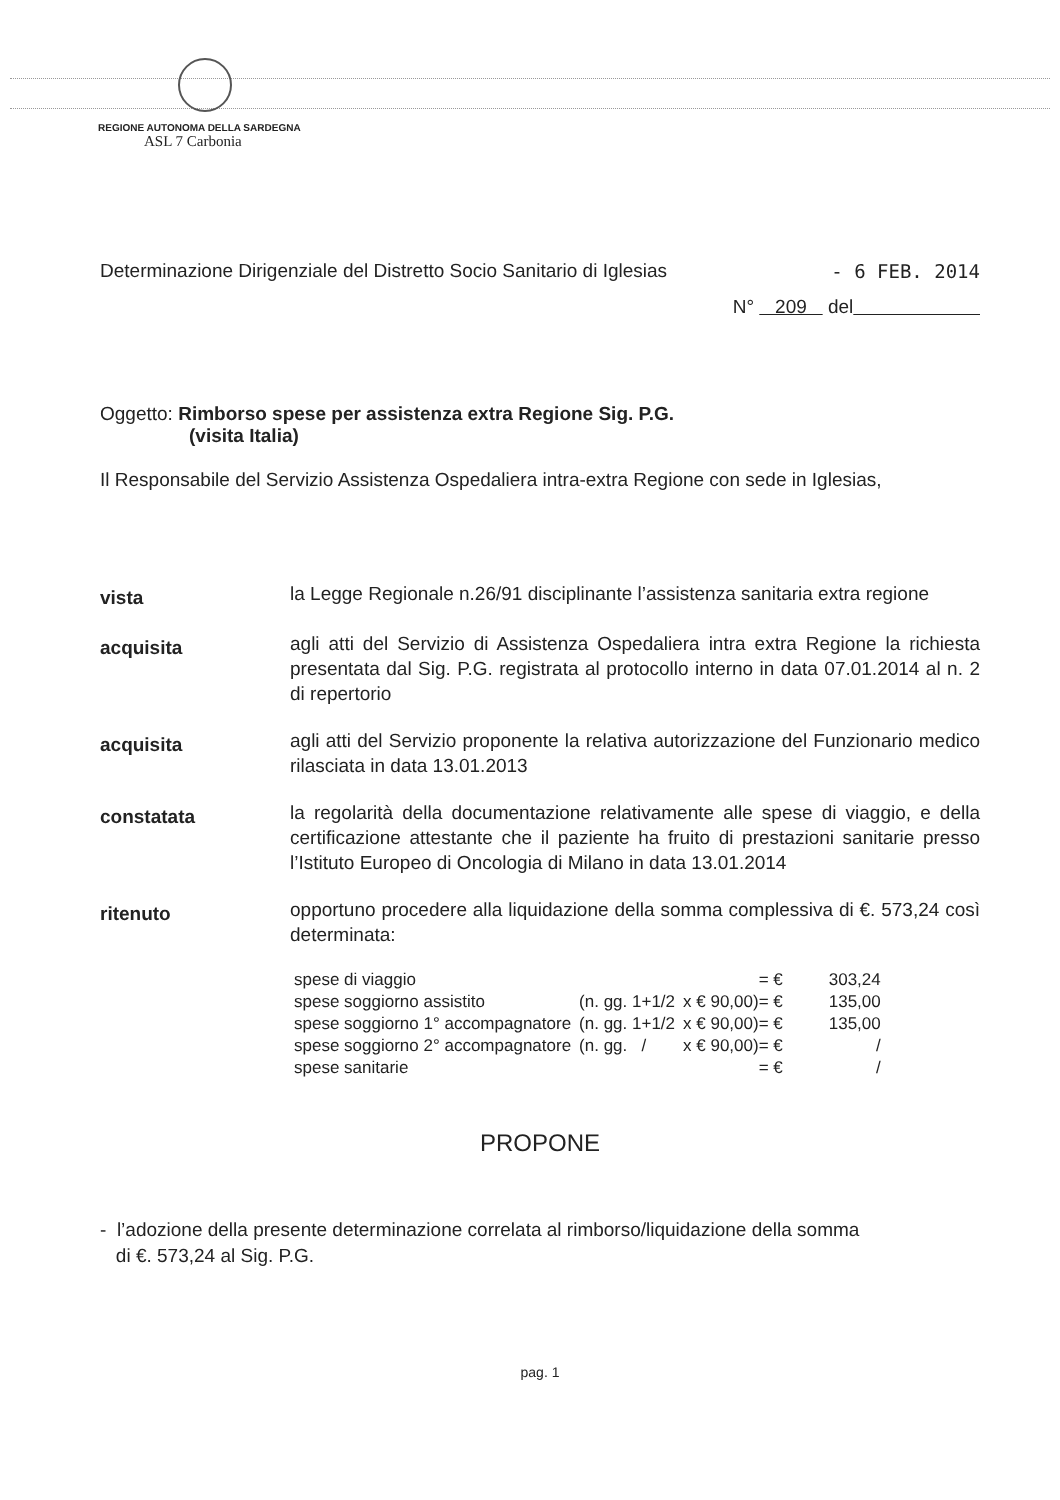REGIONE AUTONOMA DELLA SARDEGNA
ASL 7 Carbonia
Determinazione Dirigenziale del Distretto Socio Sanitario di Iglesias - 6 FEB. 2014
N° 209 del
Oggetto: Rimborso spese per assistenza extra Regione Sig. P.G.
(visita Italia)
Il Responsabile del Servizio Assistenza Ospedaliera intra-extra Regione con sede in Iglesias,
vista
la Legge Regionale n.26/91 disciplinante l’assistenza sanitaria extra regione
acquisita
agli atti del Servizio di Assistenza Ospedaliera intra extra Regione la richiesta presentata dal Sig. P.G. registrata al protocollo interno in data 07.01.2014 al n. 2 di repertorio
acquisita
agli atti del Servizio proponente la relativa autorizzazione del Funzionario medico rilasciata in data 13.01.2013
constatata
la regolarità della documentazione relativamente alle spese di viaggio, e della certificazione attestante che il paziente ha fruito di prestazioni sanitarie presso l’Istituto Europeo di Oncologia di Milano in data 13.01.2014
ritenuto
opportuno procedere alla liquidazione della somma complessiva di €. 573,24 così determinata:
| spese di viaggio | | = € | 303,24 |
| spese soggiorno assistito | (n. gg. 1+1/2 | x € 90,00)= € | 135,00 |
| spese soggiorno 1° accompagnatore | (n. gg. 1+1/2 | x € 90,00)= € | 135,00 |
| spese soggiorno 2° accompagnatore | (n. gg. / | x € 90,00)= € | / |
| spese sanitarie | | = € | / |
PROPONE
- l’adozione della presente determinazione correlata al rimborso/liquidazione della somma
di €. 573,24 al Sig. P.G.
pag. 1